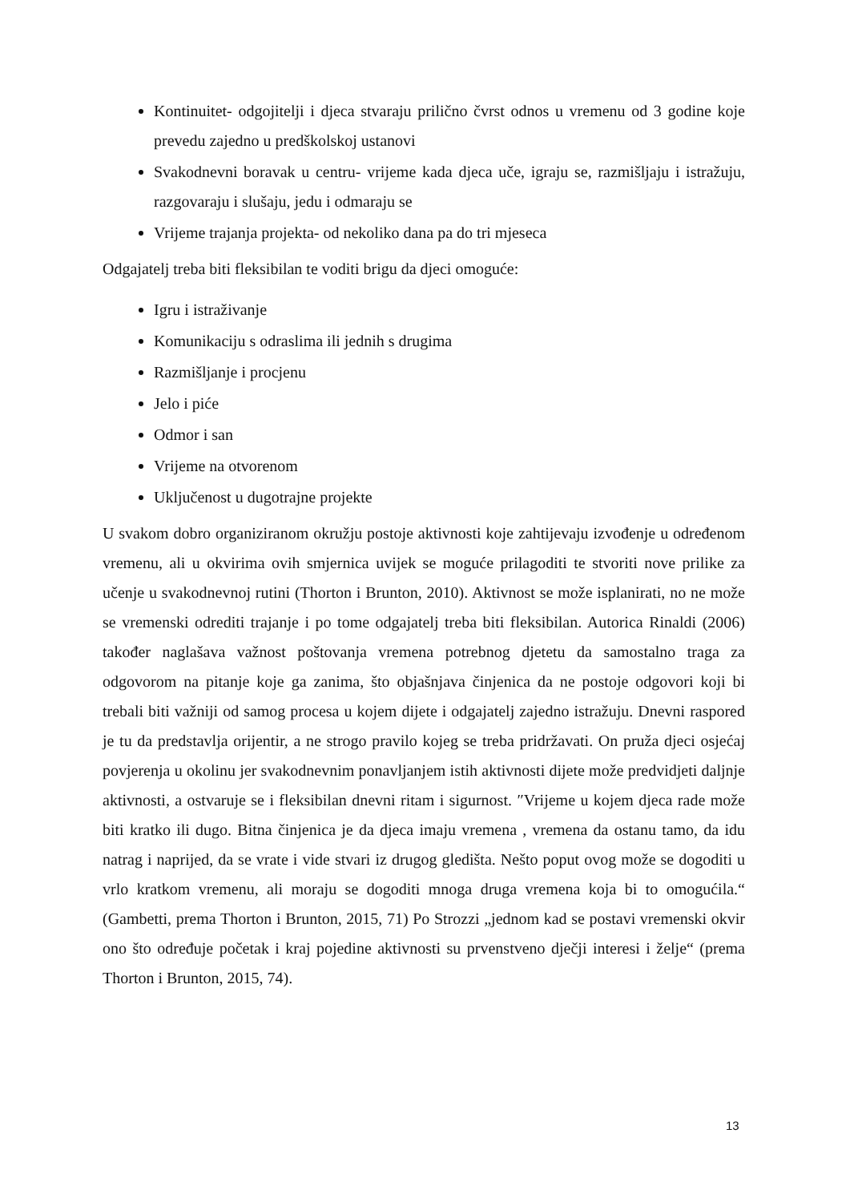Kontinuitet- odgojitelji i djeca stvaraju prilično čvrst odnos u vremenu od 3 godine koje prevedu zajedno u predškolskoj ustanovi
Svakodnevni boravak u centru- vrijeme kada djeca uče, igraju se, razmišljaju i istražuju, razgovaraju i slušaju, jedu i odmaraju se
Vrijeme trajanja projekta- od nekoliko dana pa do tri mjeseca
Odgajatelj treba biti fleksibilan te voditi brigu da djeci omoguće:
Igru i istraživanje
Komunikaciju s odraslima ili jednih s drugima
Razmišljanje i procjenu
Jelo i piće
Odmor i san
Vrijeme na otvorenom
Uključenost u dugotrajne projekte
U svakom dobro organiziranom okružju postoje aktivnosti koje zahtijevaju izvođenje u određenom vremenu, ali u okvirima ovih smjernica uvijek se moguće prilagoditi te stvoriti nove prilike za učenje u svakodnevnoj rutini (Thorton i Brunton, 2010). Aktivnost se može isplanirati, no ne može se vremenski odrediti trajanje i po tome odgajatelj treba biti fleksibilan. Autorica Rinaldi (2006) također naglašava važnost poštovanja vremena potrebnog djetetu da samostalno traga za odgovorom na pitanje koje ga zanima, što objašnjava činjenica da ne postoje odgovori koji bi trebali biti važniji od samog procesa u kojem dijete i odgajatelj zajedno istražuju. Dnevni raspored je tu da predstavlja orijentir, a ne strogo pravilo kojeg se treba pridržavati. On pruža djeci osjećaj povjerenja u okolinu jer svakodnevnim ponavljanjem istih aktivnosti dijete može predvidjeti daljnje aktivnosti, a ostvaruje se i fleksibilan dnevni ritam i sigurnost. ″Vrijeme u kojem djeca rade može biti kratko ili dugo. Bitna činjenica je da djeca imaju vremena , vremena da ostanu tamo, da idu natrag i naprijed, da se vrate i vide stvari iz drugog gledišta. Nešto poput ovog može se dogoditi u vrlo kratkom vremenu, ali moraju se dogoditi mnoga druga vremena koja bi to omogućila.“ (Gambetti, prema Thorton i Brunton, 2015, 71) Po Strozzi „jednom kad se postavi vremenski okvir ono što određuje početak i kraj pojedine aktivnosti su prvenstveno dječji interesi i želje“ (prema Thorton i Brunton, 2015, 74).
13